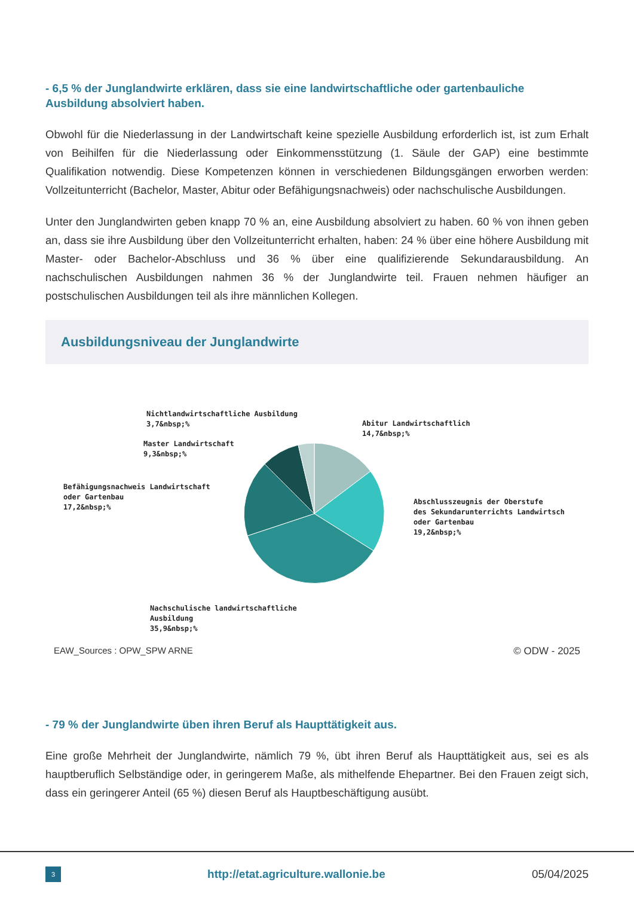- 6,5 % der Junglandwirte erklären, dass sie eine landwirtschaftliche oder gartenbauliche Ausbildung absolviert haben.
Obwohl für die Niederlassung in der Landwirtschaft keine spezielle Ausbildung erforderlich ist, ist zum Erhalt von Beihilfen für die Niederlassung oder Einkommensstützung (1. Säule der GAP) eine bestimmte Qualifikation notwendig. Diese Kompetenzen können in verschiedenen Bildungsgängen erworben werden: Vollzeitunterricht (Bachelor, Master, Abitur oder Befähigungsnachweis) oder nachschulische Ausbildungen.
Unter den Junglandwirten geben knapp 70 % an, eine Ausbildung absolviert zu haben. 60 % von ihnen geben an, dass sie ihre Ausbildung über den Vollzeitunterricht erhalten, haben: 24 % über eine höhere Ausbildung mit Master- oder Bachelor-Abschluss und 36 % über eine qualifizierende Sekundarausbildung. An nachschulischen Ausbildungen nahmen 36 % der Junglandwirte teil. Frauen nehmen häufiger an postschulischen Ausbildungen teil als ihre männlichen Kollegen.
Ausbildungsniveau der Junglandwirte
Nichtlandwirtschaftliche Ausbildung
3,7&nbsp;%
Abitur Landwirtschaftlich
14,7&nbsp;%
Master Landwirtschaft
9,3&nbsp;%
Befähigungsnachweis Landwirtschaft
oder Gartenbau
17,2&nbsp;%
Abschlusszeugnis der Oberstufe
des Sekundarunterrichts Landwirtsch
oder Gartenbau
19,2&nbsp;%
Nachschulische landwirtschaftliche
Ausbildung
35,9&nbsp;%
EAW_Sources : OPW_SPW ARNE © ODW - 2025
- 79 % der Junglandwirte üben ihren Beruf als Haupttätigkeit aus.
Eine große Mehrheit der Junglandwirte, nämlich 79 %, übt ihren Beruf als Haupttätigkeit aus, sei es als hauptberuflich Selbständige oder, in geringerem Maße, als mithelfende Ehepartner. Bei den Frauen zeigt sich, dass ein geringerer Anteil (65 %) diesen Beruf als Hauptbeschäftigung ausübt.
3
http://etat.agriculture.wallonie.be 05/04/2025